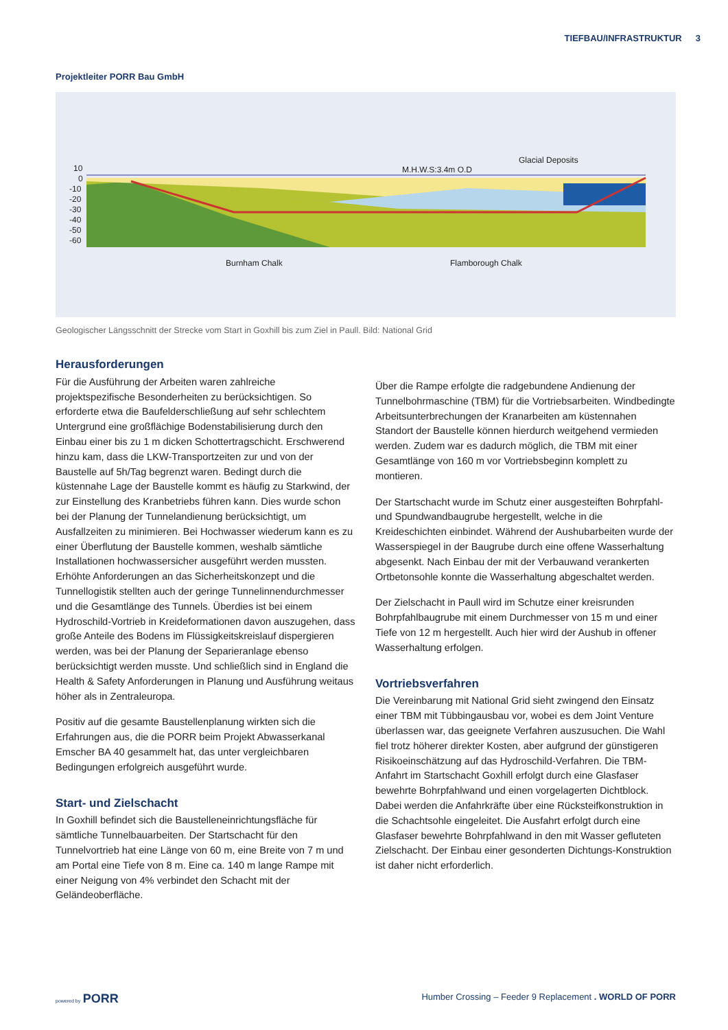TIEFBAU/INFRASTRUKTUR 3
Projektleiter PORR Bau GmbH
10
0
-10
-20
-30
-40
-50
-60
M.H.W.S:3.4m O.D
Glacial Deposits
Burnham Chalk
Flamborough Chalk
Geologischer Längsschnitt der Strecke vom Start in Goxhill bis zum Ziel in Paull. Bild: National Grid
Herausforderungen
Für die Ausführung der Arbeiten waren zahlreiche projektspezifische Besonderheiten zu berücksichtigen. So erforderte etwa die Baufelderschließung auf sehr schlechtem Untergrund eine großflächige Bodenstabilisierung durch den Einbau einer bis zu 1 m dicken Schottertragschicht. Erschwerend hinzu kam, dass die LKW-Transportzeiten zur und von der Baustelle auf 5h/Tag begrenzt waren. Bedingt durch die küstennahe Lage der Baustelle kommt es häufig zu Starkwind, der zur Einstellung des Kranbetriebs führen kann. Dies wurde schon bei der Planung der Tunnelandienung berücksichtigt, um Ausfallzeiten zu minimieren. Bei Hochwasser wiederum kann es zu einer Überflutung der Baustelle kommen, weshalb sämtliche Installationen hochwassersicher ausgeführt werden mussten. Erhöhte Anforderungen an das Sicherheitskonzept und die Tunnellogistik stellten auch der geringe Tunnelinnendurchmesser und die Gesamtlänge des Tunnels. Überdies ist bei einem Hydroschild-Vortrieb in Kreideformationen davon auszugehen, dass große Anteile des Bodens im Flüssigkeitskreislauf dispergieren werden, was bei der Planung der Separieranlage ebenso berücksichtigt werden musste. Und schließlich sind in England die Health & Safety Anforderungen in Planung und Ausführung weitaus höher als in Zentraleuropa.
Positiv auf die gesamte Baustellenplanung wirkten sich die Erfahrungen aus, die die PORR beim Projekt Abwasserkanal Emscher BA 40 gesammelt hat, das unter vergleichbaren Bedingungen erfolgreich ausgeführt wurde.
Start- und Zielschacht
In Goxhill befindet sich die Baustelleneinrichtungsfläche für sämtliche Tunnelbauarbeiten. Der Startschacht für den Tunnelvortrieb hat eine Länge von 60 m, eine Breite von 7 m und am Portal eine Tiefe von 8 m. Eine ca. 140 m lange Rampe mit einer Neigung von 4% verbindet den Schacht mit der Geländeoberfläche.
Über die Rampe erfolgte die radgebundene Andienung der Tunnelbohrmaschine (TBM) für die Vortriebsarbeiten. Windbedingte Arbeitsunterbrechungen der Kranarbeiten am küstennahen Standort der Baustelle können hierdurch weitgehend vermieden werden. Zudem war es dadurch möglich, die TBM mit einer Gesamtlänge von 160 m vor Vortriebsbeginn komplett zu montieren.
Der Startschacht wurde im Schutz einer ausgesteiften Bohrpfahl- und Spundwandbaugrube hergestellt, welche in die Kreideschichten einbindet. Während der Aushubarbeiten wurde der Wasserspiegel in der Baugrube durch eine offene Wasserhaltung abgesenkt. Nach Einbau der mit der Verbauwand verankerten Ortbetonsohle konnte die Wasserhaltung abgeschaltet werden.
Der Zielschacht in Paull wird im Schutze einer kreisrunden Bohrpfahlbaugrube mit einem Durchmesser von 15 m und einer Tiefe von 12 m hergestellt. Auch hier wird der Aushub in offener Wasserhaltung erfolgen.
Vortriebsverfahren
Die Vereinbarung mit National Grid sieht zwingend den Einsatz einer TBM mit Tübbingausbau vor, wobei es dem Joint Venture überlassen war, das geeignete Verfahren auszusuchen. Die Wahl fiel trotz höherer direkter Kosten, aber aufgrund der günstigeren Risikoeinschätzung auf das Hydroschild-Verfahren. Die TBM-Anfahrt im Startschacht Goxhill erfolgt durch eine Glasfaser bewehrte Bohrpfahlwand und einen vorgelagerten Dichtblock. Dabei werden die Anfahrkräfte über eine Rücksteifkonstruktion in die Schachtsohle eingeleitet. Die Ausfahrt erfolgt durch eine Glasfaser bewehrte Bohrpfahlwand in den mit Wasser gefluteten Zielschacht. Der Einbau einer gesonderten Dichtungs-Konstruktion ist daher nicht erforderlich.
powered by PORR
Humber Crossing – Feeder 9 Replacement . WORLD OF PORR